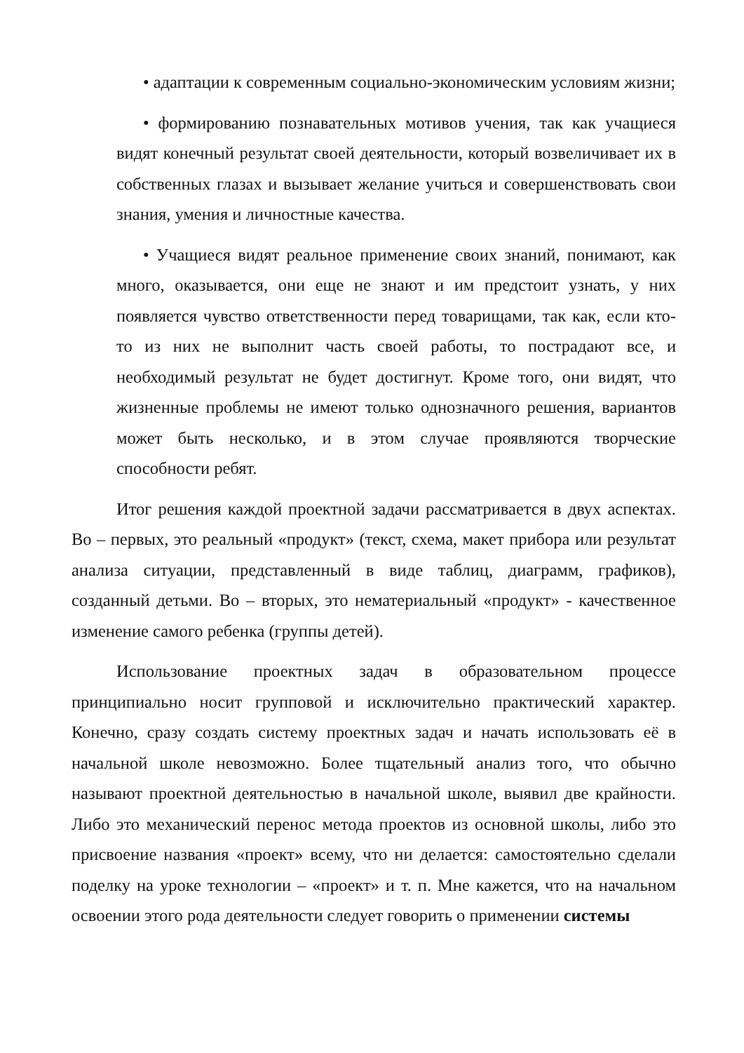• адаптации к современным социально-экономическим условиям жизни;
• формированию познавательных мотивов учения, так как учащиеся видят конечный результат своей деятельности, который возвеличивает их в собственных глазах и вызывает желание учиться и совершенствовать свои знания, умения и личностные качества.
• Учащиеся видят реальное применение своих знаний, понимают, как много, оказывается, они еще не знают и им предстоит узнать, у них появляется чувство ответственности перед товарищами, так как, если кто-то из них не выполнит часть своей работы, то пострадают все, и необходимый результат не будет достигнут. Кроме того, они видят, что жизненные проблемы не имеют только однозначного решения, вариантов может быть несколько, и в этом случае проявляются творческие способности ребят.
Итог решения каждой проектной задачи рассматривается в двух аспектах. Во – первых, это реальный «продукт» (текст, схема, макет прибора или результат анализа ситуации, представленный в виде таблиц, диаграмм, графиков), созданный детьми. Во – вторых, это нематериальный «продукт» - качественное изменение самого ребенка (группы детей).
Использование проектных задач в образовательном процессе принципиально носит групповой и исключительно практический характер. Конечно, сразу создать систему проектных задач и начать использовать её в начальной школе невозможно. Более тщательный анализ того, что обычно называют проектной деятельностью в начальной школе, выявил две крайности. Либо это механический перенос метода проектов из основной школы, либо это присвоение названия «проект» всему, что ни делается: самостоятельно сделали поделку на уроке технологии – «проект» и т. п. Мне кажется, что на начальном освоении этого рода деятельности следует говорить о применении системы